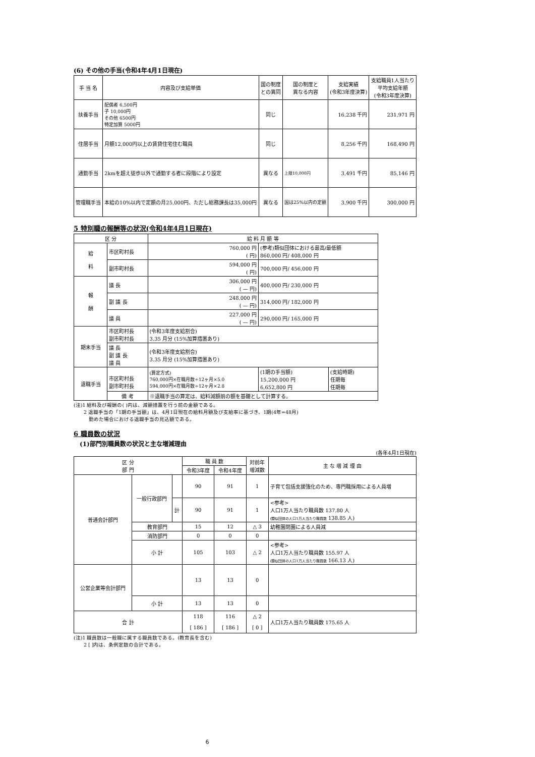(6) その他の手当(令和4年4月1日現在)
| 手 当 名 | 内容及び支給単価 | 国の制度 との異同 | 国の制度と 異なる内容 | 支給実績 (令和3年度決算) | 支給職員1人当たり 平均支給年額 (令和3年度決算) |
| --- | --- | --- | --- | --- | --- |
| 扶養手当 | 配偶者 6,500円 子 10,000円 その他 6500円 特定加算 5000円 | 同じ | | 16,238 千円 | 231,971 円 |
| 住居手当 | 月額12,000円以上の賃貸住宅住む職員 | 同じ | | 8,256 千円 | 168,490 円 |
| 通勤手当 | 2kmを超え徒歩以外で通勤する者に段階により設定 | 異なる | 上限10,000円 | 3,491 千円 | 85,146 円 |
| 管理職手当 | 本給の10%以内で定額の月25,000円、ただし総務課長は35,000円 | 異なる | 国は25%以内の定額 | 3,900 千円 | 300,000 円 |
5 特別職の報酬等の状況(令和4年4月1日現在)
| 区 分 | | 給 料 月 額 等 | | |
| --- | --- | --- | --- | --- |
| 給 料 | 市区町村長 | 760,000 円 ( 円) | (参考)類似団体における最高/最低額 860,000 円/ 408,000 円 | |
| | 副市町村長 | 594,000 円 ( 円) | 700,000 円/ 456,000 円 | |
| 報 酬 | 議 長 | 306,000 円 ( — 円) | 400,000 円/ 230,000 円 | |
| | 副 議 長 | 248,000 円 ( — 円) | 314,000 円/ 182,000 円 | |
| | 議 員 | 227,000 円 ( — 円) | 290,000 円/ 165,000 円 | |
| 期末手当 | 市区町村長 副市町村長 | (令和3年度支給割合) 3.35 月分 (15%加算措置あり) | | |
| | 議 長 副 議 長 議 員 | (令和3年度支給割合) 3.35 月分 (15%加算措置あり) | | |
| 退職手当 | 市区町村長 副市町村長 | (算定方式) 760,000円×在職月数÷12ヶ月×5.0 594,000円×在職月数÷12ヶ月×2.8 | (1期の手当額) 15,200,000 円 6,652,800 円 | (支給時期) 任期毎 任期毎 |
| | 備 考 | ※退職手当の算定は、給料減額前の額を基礎として計算する。 | | |
(注)1 給料及び報酬の( )内は、減額措置を行う前の金額である。
　　2 退職手当の「1期の手当額」は、4月1日現在の給料月額及び支給率に基づき、1期(4年=48月)
　　　勤めた場合における退職手当の見込額である。
6 職員数の状況
　(1)部門別職員数の状況と主な増減理由
(各年4月1日現在)
| 区 分 部 門 | | | 職 員 数 | | 対前年 増減数 | 主 な 増 減 理 由 |
| --- | --- | --- | --- | --- | --- | --- |
| | | | 令和3年度 | 令和4年度 | | |
| 普通会計部門 | 一般行政部門 | | 90 | 91 | 1 | 子育て包括支援強化のため、専門職採用による人員増 |
| | | 計 | 90 | 91 | 1 | <参考> 人口1万人当たり職員数 137.80 人 (類似団体の人口1万人当たり職員数 138.85 人) |
| | 教育部門 | | 15 | 12 | △ 3 | 幼稚園閉園による人員減 |
| | 消防部門 | | 0 | 0 | 0 | |
| | 小 計 | | 105 | 103 | △ 2 | <参考> 人口1万人当たり職員数 155.97 人 (類似団体の人口1万人当たり職員数 166.13 人) |
| 公営企業等会計部門 | | | 13 | 13 | 0 | |
| | 小 計 | | 13 | 13 | 0 | |
| 合 計 | | | 118 [ 186 ] | 116 [ 186 ] | △ 2 [ 0 ] | 人口1万人当たり職員数 175.65 人 |
(注)1 職員数は一般職に属する職員数である。(教育長を含む)
　　2 [ ]内は、条例定数の合計である。
6